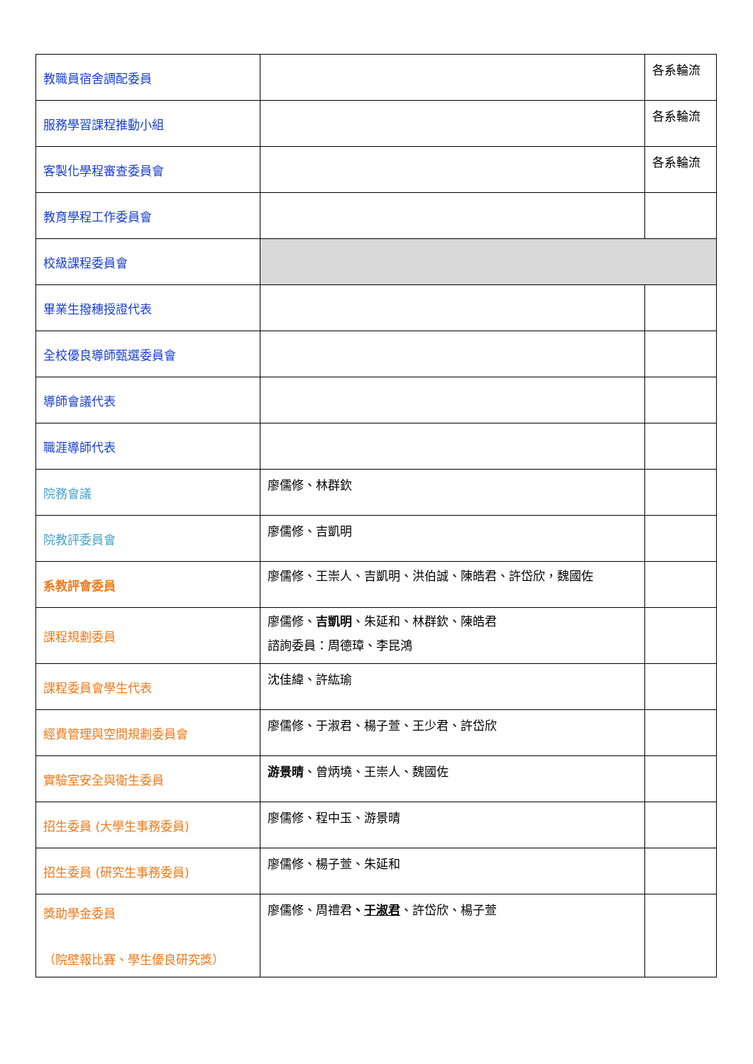| 教職員宿舍調配委員 | | 各系輪流 |
| 服務學習課程推動小組 | | 各系輪流 |
| 客製化學程審查委員會 | | 各系輪流 |
| 教育學程工作委員會 | | |
| 校級課程委員會 | | |
| 畢業生撥穗授證代表 | | |
| 全校優良導師甄選委員會 | | |
| 導師會議代表 | | |
| 職涯導師代表 | | |
| 院務會議 | 廖儒修、林群欽 | |
| 院教評委員會 | 廖儒修、吉凱明 | |
| 系教評會委員 | 廖儒修、王崇人、吉凱明、洪伯誠、陳皓君、許岱欣，魏國佐 | |
| 課程規劃委員 | 廖儒修、 吉凱明 、朱延和、林群欽、陳皓君 諮詢委員：周德璋、李昆鴻 | |
| 課程委員會學生代表 | 沈佳緯、許紘瑜 | |
| 經費管理與空間規劃委員會 | 廖儒修、于淑君、楊子萱、王少君、許岱欣 | |
| 實驗室安全與衛生委員 | 游景晴 、曾炳墝、王崇人、魏國佐 | |
| 招生委員 (大學生事務委員) | 廖儒修、程中玉、游景晴 | |
| 招生委員 (研究生事務委員) | 廖儒修、楊子萱、朱延和 | |
| 獎助學金委員 （院壁報比賽、學生優良研究獎） | 廖儒修、周禮君 、 于淑君 、許岱欣、楊子萱 | |